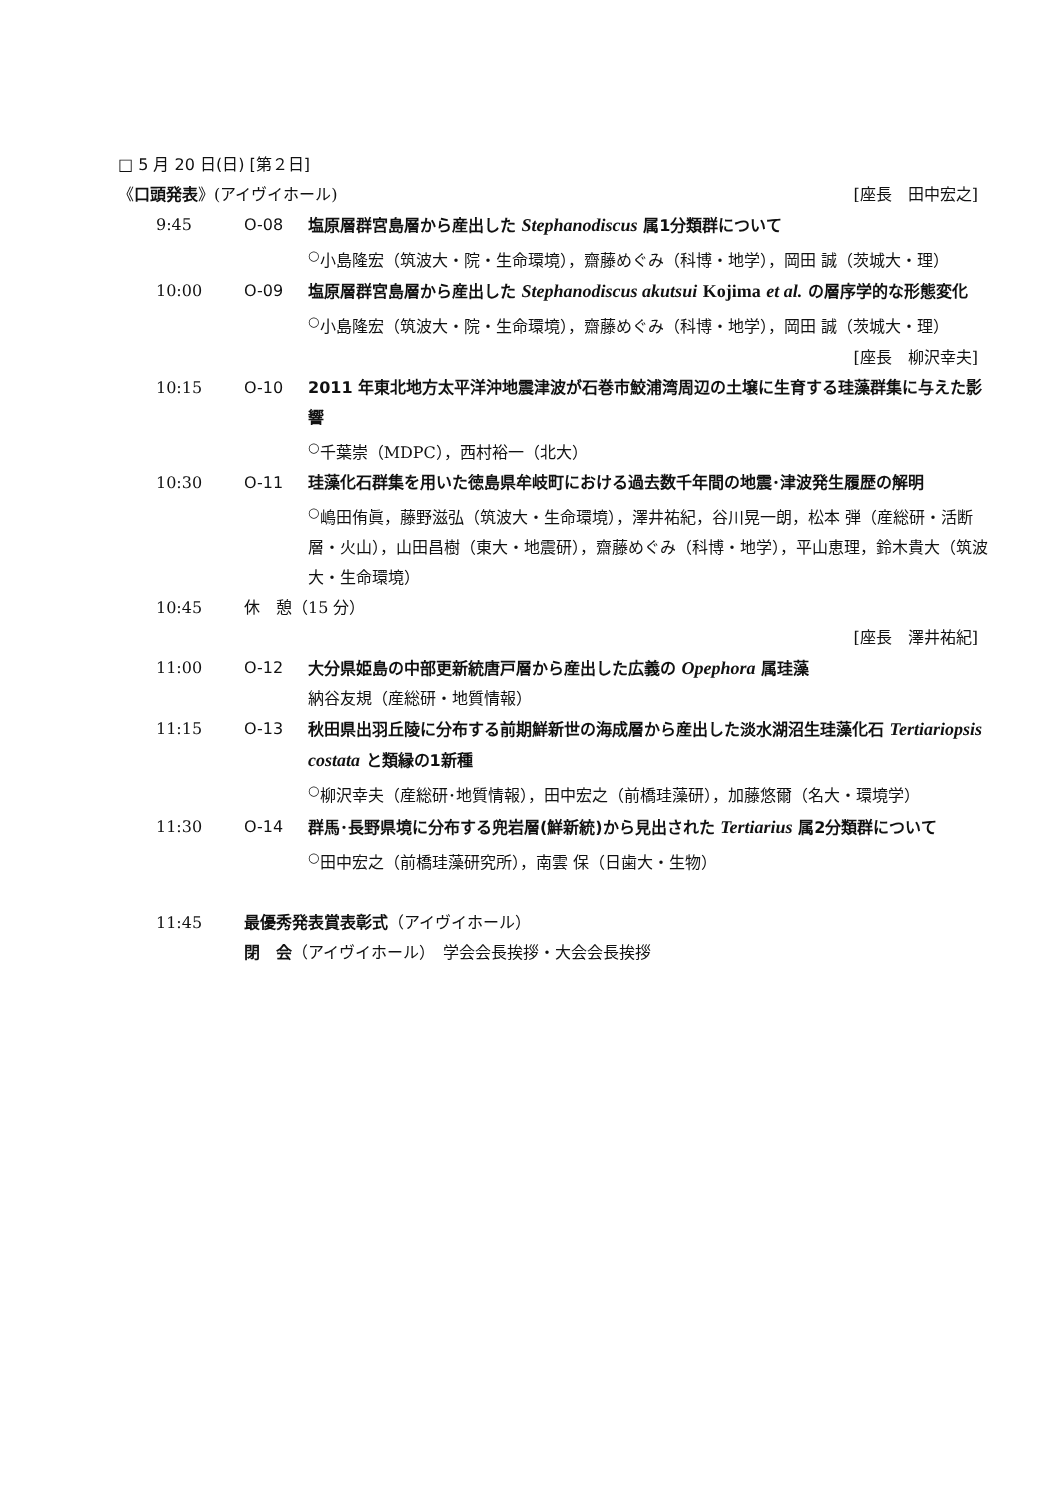□ 5 月 20 日(日) [第２日]
《口頭発表》(アイヴイホール) [座長　田中宏之]
9:45 O-08 塩原層群宮島層から産出した Stephanodiscus 属1分類群について
<sup>○</sup>小島隆宏（筑波大・院・生命環境），齋藤めぐみ（科博・地学），岡田 誠（茨城大・理）
10:00 O-09 塩原層群宮島層から産出した Stephanodiscus akutsui Kojima et al. の層序学的な形態変化
<sup>○</sup>小島隆宏（筑波大・院・生命環境），齋藤めぐみ（科博・地学），岡田 誠（茨城大・理）
[座長　柳沢幸夫]
10:15 O-10 2011 年東北地方太平洋沖地震津波が石巻市鮫浦湾周辺の土壌に生育する珪藻群集に与えた影響
<sup>○</sup>千葉崇（MDPC），西村裕一（北大）
10:30 O-11 珪藻化石群集を用いた徳島県牟岐町における過去数千年間の地震･津波発生履歴の解明
<sup>○</sup>嶋田侑眞，藤野滋弘（筑波大・生命環境），澤井祐紀，谷川晃一朗，松本 弾（産総研・活断層・火山），山田昌樹（東大・地震研），齋藤めぐみ（科博・地学），平山恵理，鈴木貴大（筑波大・生命環境）
10:45 休　憩（15 分）
[座長　澤井祐紀]
11:00 O-12 大分県姫島の中部更新統唐戸層から産出した広義の Opephora 属珪藻
納谷友規（産総研・地質情報）
11:15 O-13 秋田県出羽丘陵に分布する前期鮮新世の海成層から産出した淡水湖沼生珪藻化石 Tertiariopsis costata と類縁の1新種
<sup>○</sup>柳沢幸夫（産総研･地質情報），田中宏之（前橋珪藻研），加藤悠爾（名大・環境学）
11:30 O-14 群馬･長野県境に分布する兜岩層(鮮新統)から見出された Tertiarius 属2分類群について
<sup>○</sup>田中宏之（前橋珪藻研究所），南雲 保（日歯大・生物）
11:45 最優秀発表賞表彰式（アイヴイホール）
閉　会（アイヴイホール）　学会会長挨拶・大会会長挨拶